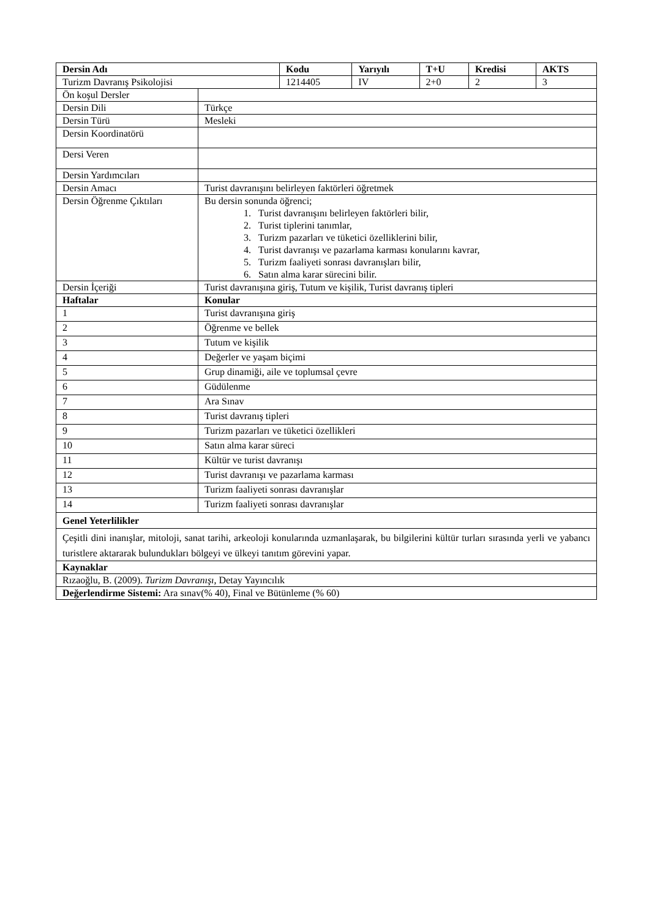| Dersin Adı | | Kodu | Yarıyılı | T+U | Kredisi | AKTS |
| --- | --- | --- | --- | --- | --- | --- |
| Turizm Davranış Psikolojisi | | 1214405 | IV | 2+0 | 2 | 3 |
| Ön koşul Dersler | | | | | | |
| Dersin Dili | Türkçe | | | | | |
| Dersin Türü | Mesleki | | | | | |
| Dersin Koordinatörü | | | | | | |
| Dersi Veren | | | | | | |
| Dersin Yardımcıları | | | | | | |
| Dersin Amacı | Turist davranışını belirleyen faktörleri öğretmek | | | | | |
| Dersin Öğrenme Çıktıları | Bu dersin sonunda öğrenci; 1. Turist davranışını belirleyen faktörleri bilir, 2. Turist tiplerini tanımlar, 3. Turizm pazarları ve tüketici özelliklerini bilir, 4. Turist davranışı ve pazarlama karması konularını kavrar, 5. Turizm faaliyeti sonrası davranışları bilir, 6. Satın alma karar sürecini bilir. | | | | | |
| Dersin İçeriği | Turist davranışına giriş, Tutum ve kişilik, Turist davranış tipleri | | | | | |
| Haftalar | Konular | | | | | |
| 1 | Turist davranışına giriş | | | | | |
| 2 | Öğrenme ve bellek | | | | | |
| 3 | Tutum ve kişilik | | | | | |
| 4 | Değerler ve yaşam biçimi | | | | | |
| 5 | Grup dinamiği, aile ve toplumsal çevre | | | | | |
| 6 | Güdülenme | | | | | |
| 7 | Ara Sınav | | | | | |
| 8 | Turist davranış tipleri | | | | | |
| 9 | Turizm pazarları ve tüketici özellikleri | | | | | |
| 10 | Satın alma karar süreci | | | | | |
| 11 | Kültür ve turist davranışı | | | | | |
| 12 | Turist davranışı ve pazarlama karması | | | | | |
| 13 | Turizm faaliyeti sonrası davranışlar | | | | | |
| 14 | Turizm faaliyeti sonrası davranışlar | | | | | |
| Genel Yeterlilikler | | | | | | |
| Çeşitli dini inanışlar, mitoloji, sanat tarihi, arkeoloji konularında uzmanlaşarak, bu bilgilerini kültür turları sırasında yerli ve yabancı turistlere aktararak bulundukları bölgeyi ve ülkeyi tanıtım görevini yapar. | | | | | | |
| Kaynaklar | | | | | | |
| Rızaoğlu, B. (2009). Turizm Davranışı , Detay Yayıncılık | | | | | | |
| Değerlendirme Sistemi: Ara sınav(% 40), Final ve Bütünleme (% 60) | | | | | | |